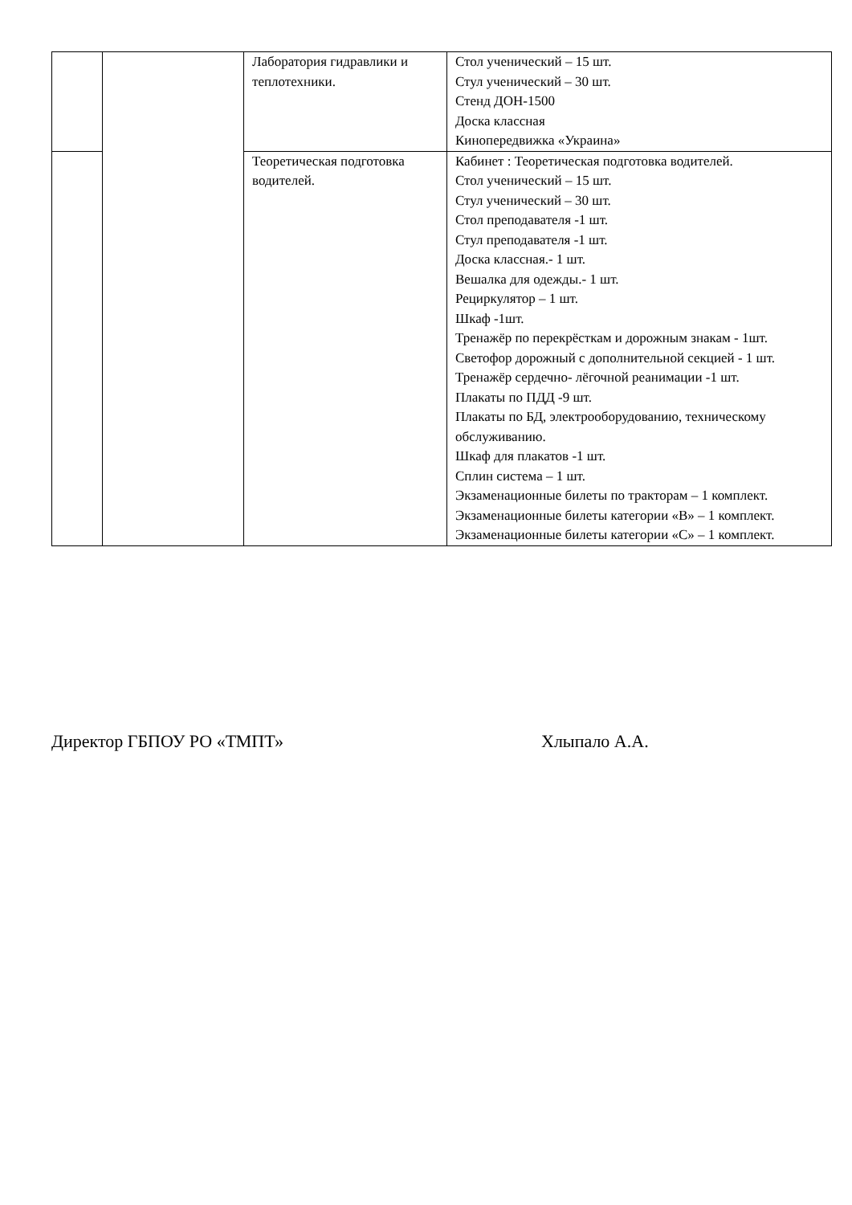| | | Лаборатория гидравлики и теплотехники. | Стол ученический – 15 шт. Стул ученический – 30 шт. Стенд ДОН-1500 Доска классная Кинопередвижка «Украина» |
| | | Теоретическая подготовка водителей. | Кабинет : Теоретическая подготовка водителей. Стол ученический – 15 шт. Стул ученический – 30 шт. Стол преподавателя -1 шт. Стул преподавателя -1 шт. Доска классная.- 1 шт. Вешалка для одежды.- 1 шт. Рециркулятор – 1 шт. Шкаф -1шт. Тренажёр по перекрёсткам и дорожным знакам - 1шт. Светофор дорожный с дополнительной секцией - 1 шт. Тренажёр сердечно- лёгочной реанимации -1 шт. Плакаты по ПДД -9 шт. Плакаты по БД, электрооборудованию, техническому обслуживанию. Шкаф для плакатов -1 шт. Сплин система – 1 шт. Экзаменационные билеты по тракторам – 1 комплект. Экзаменационные билеты категории «В» – 1 комплект. Экзаменационные билеты категории «С» – 1 комплект. |
Директор ГБПОУ РО «ТМПТ» Хлыпало А.А.